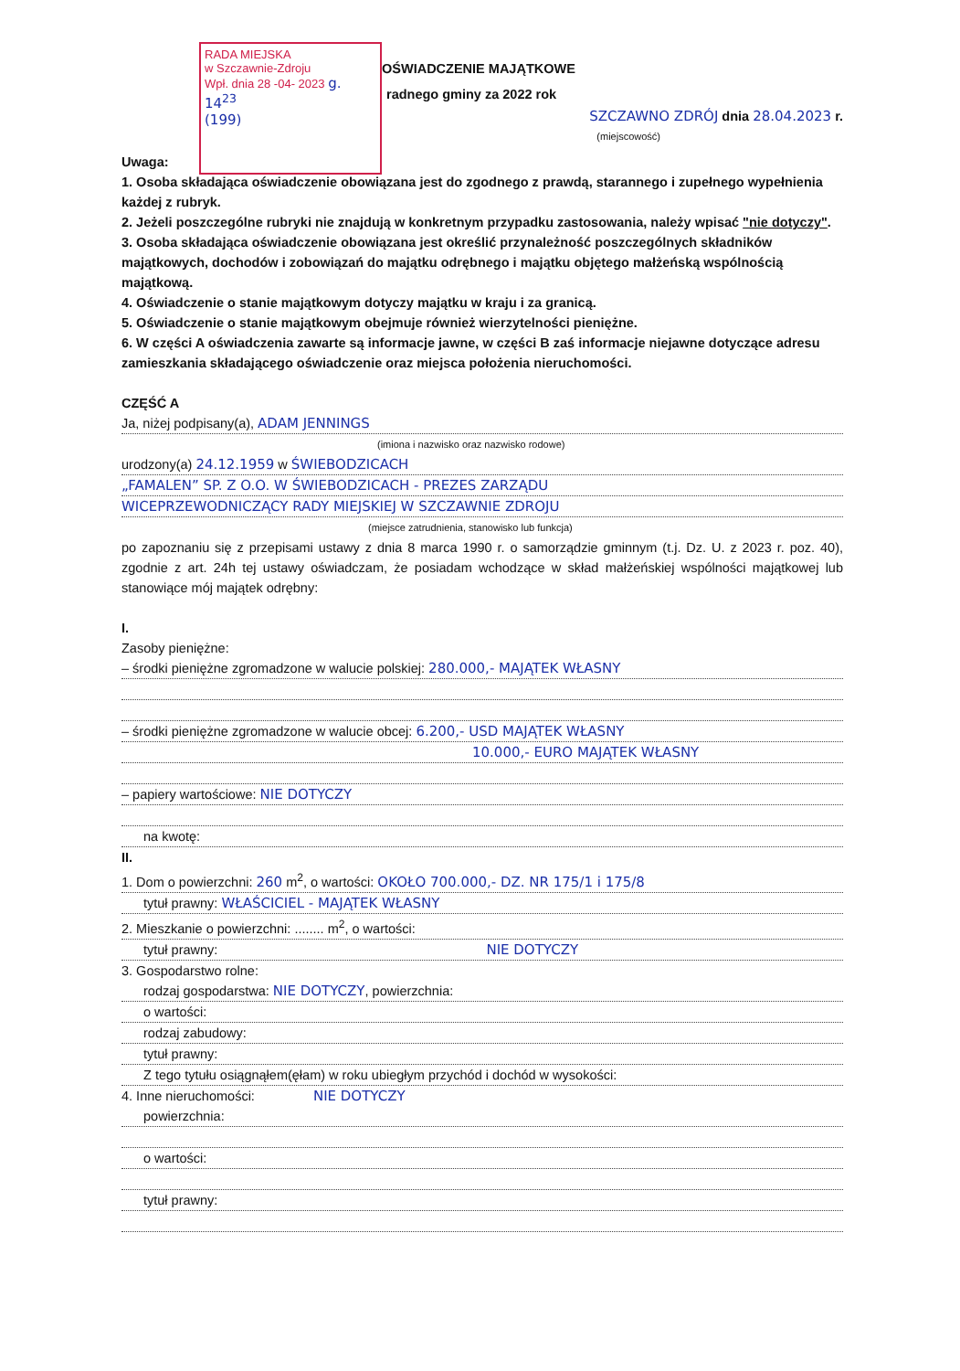RADA MIEJSKA
w Szczawnie-Zdroju
Wpł. dnia 28 -04- 2023 g. 14<sup>23</sup>
(199)
OŚWIADCZENIE MAJĄTKOWE
radnego gminy za 2022 rok
SZCZAWNO ZDRÓJ dnia 28.04.2023 r.
(miejscowość)
Uwaga:
1. Osoba składająca oświadczenie obowiązana jest do zgodnego z prawdą, starannego i zupełnego wypełnienia każdej z rubryk.
2. Jeżeli poszczególne rubryki nie znajdują w konkretnym przypadku zastosowania, należy wpisać "nie dotyczy".
3. Osoba składająca oświadczenie obowiązana jest określić przynależność poszczególnych składników majątkowych, dochodów i zobowiązań do majątku odrębnego i majątku objętego małżeńską wspólnością majątkową.
4. Oświadczenie o stanie majątkowym dotyczy majątku w kraju i za granicą.
5. Oświadczenie o stanie majątkowym obejmuje również wierzytelności pieniężne.
6. W części A oświadczenia zawarte są informacje jawne, w części B zaś informacje niejawne dotyczące adresu zamieszkania składającego oświadczenie oraz miejsca położenia nieruchomości.
CZĘŚĆ A
Ja, niżej podpisany(a), ADAM JENNINGS
(imiona i nazwisko oraz nazwisko rodowe)
urodzony(a) 24.12.1959 w ŚWIEBODZICACH
„FAMALEN” SP. Z O.O. W ŚWIEBODZICACH - PREZES ZARZĄDU
WICEPRZEWODNICZĄCY RADY MIEJSKIEJ W SZCZAWNIE ZDROJU
(miejsce zatrudnienia, stanowisko lub funkcja)
po zapoznaniu się z przepisami ustawy z dnia 8 marca 1990 r. o samorządzie gminnym (t.j. Dz. U. z 2023 r. poz. 40), zgodnie z art. 24h tej ustawy oświadczam, że posiadam wchodzące w skład małżeńskiej wspólności majątkowej lub stanowiące mój majątek odrębny:
I.
Zasoby pieniężne:
– środki pieniężne zgromadzone w walucie polskiej: 280.000,- MAJĄTEK WŁASNY
– środki pieniężne zgromadzone w walucie obcej: 6.200,- USD MAJĄTEK WŁASNY
10.000,- EURO MAJĄTEK WŁASNY
– papiery wartościowe: NIE DOTYCZY
na kwotę:
II.
1. Dom o powierzchni: 260 m<sup>2</sup>, o wartości: OKOŁO 700.000,- DZ. NR 175/1 i 175/8
tytuł prawny: WŁAŚCICIEL - MAJĄTEK WŁASNY
2. Mieszkanie o powierzchni: ........ m<sup>2</sup>, o wartości:
tytuł prawny: NIE DOTYCZY
3. Gospodarstwo rolne:
rodzaj gospodarstwa: NIE DOTYCZY, powierzchnia:
o wartości:
rodzaj zabudowy:
tytuł prawny:
Z tego tytułu osiągnąłem(ęłam) w roku ubiegłym przychód i dochód w wysokości:
4. Inne nieruchomości: NIE DOTYCZY
powierzchnia:
o wartości:
tytuł prawny: